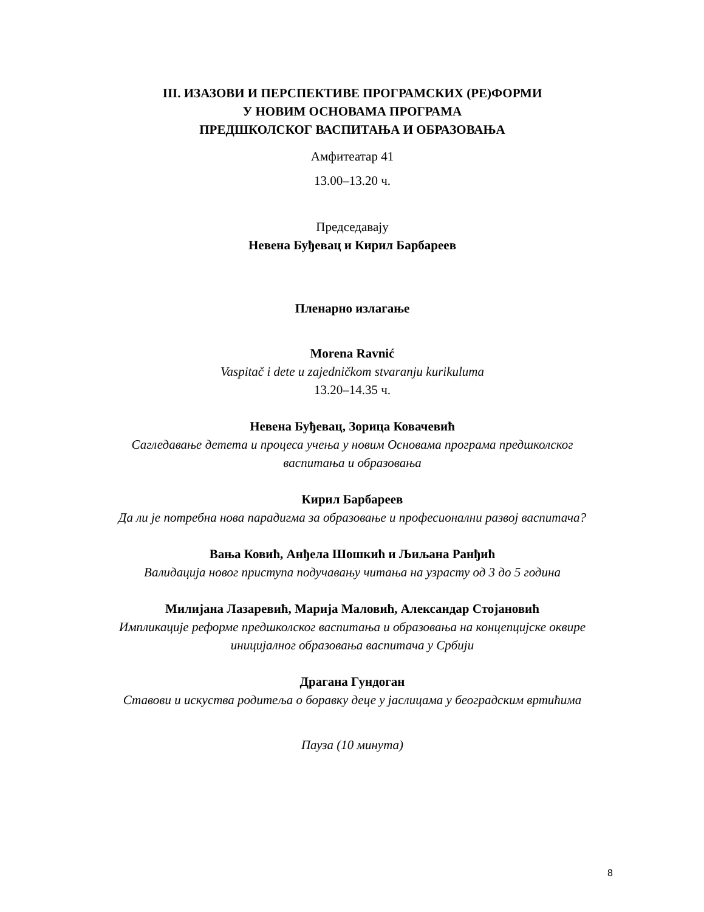III. ИЗАЗОВИ И ПЕРСПЕКТИВЕ ПРОГРАМСКИХ (РЕ)ФОРМИ
У НОВИМ ОСНОВАМА ПРОГРАМА
ПРЕДШКОЛСКОГ ВАСПИТАЊА И ОБРАЗОВАЊА
Амфитеатар 41
13.00–13.20 ч.
Председавају
Невена Буђевац и Кирил Барбареев
Пленарно излагање
Morena Ravnić
Vaspitač i dete u zajedničkom stvaranju kurikuluma
13.20–14.35 ч.
Невена Буђевац, Зорица Ковачевић
Сагледавање детета и процеса учења у новим Основама програма предшколског
васпитања и образовања
Кирил Барбареев
Да ли је потребна нова парадигма за образовање и професионални развој васпитача?
Вања Ковић, Анђела Шошкић и Љиљана Ранђић
Валидација новог приступа подучавању читања на узрасту од 3 до 5 година
Милијана Лазаревић, Марија Маловић, Александар Стојановић
Импликације реформе предшколског васпитања и образовања на концепцијске оквире
иницијалног образовања васпитача у Србији
Драгана Гундоган
Ставови и искуства родитеља о боравку деце у јаслицама у београдским вртићима
Пауза (10 минута)
8